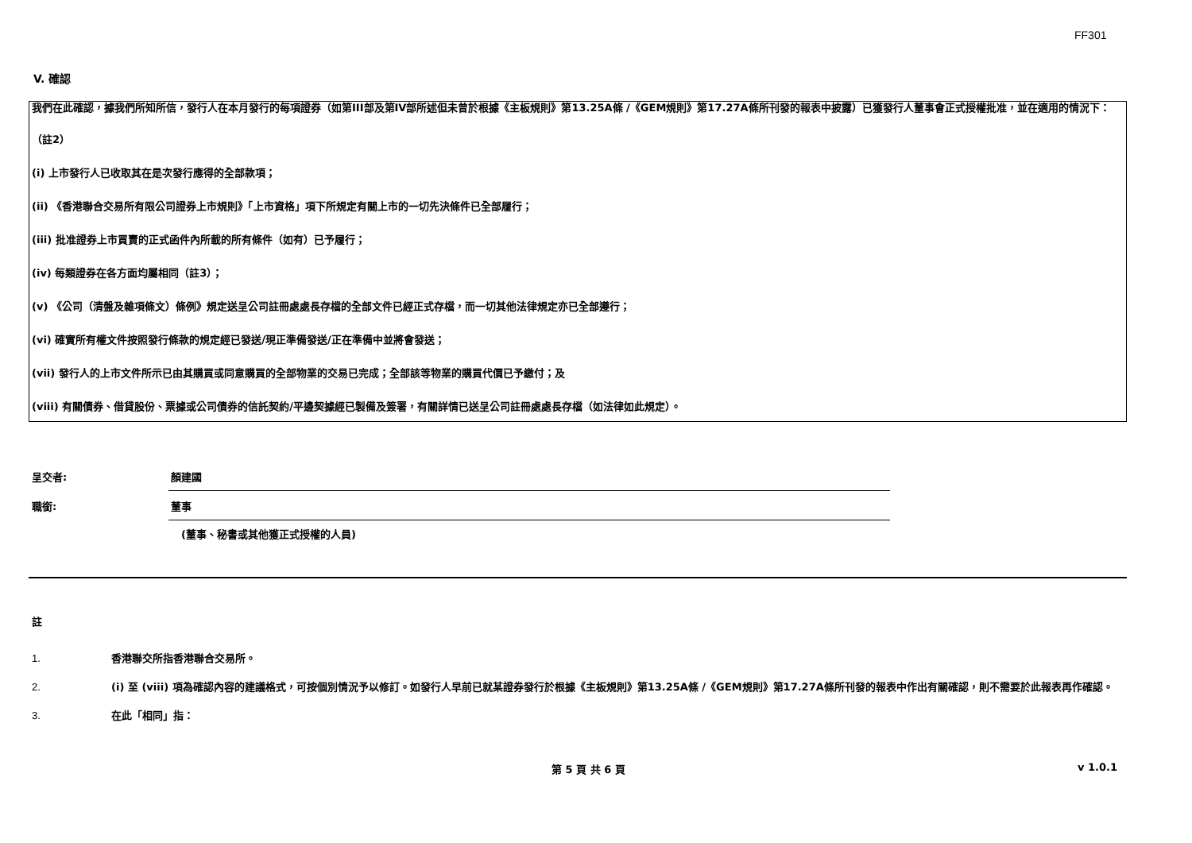FF301
V. 確認
我們在此確認，據我們所知所信，發行人在本月發行的每項證券（如第III部及第IV部所述但未曾於根據《主板規則》第13.25A條 /《GEM規則》第17.27A條所刊發的報表中披露）已獲發行人董事會正式授權批准，並在適用的情況下：
（註2）
(i) 上市發行人已收取其在是次發行應得的全部款項；
(ii) 《香港聯合交易所有限公司證券上市規則》「上市資格」項下所規定有關上市的一切先決條件已全部履行；
(iii) 批准證券上市買賣的正式函件內所載的所有條件（如有）已予履行；
(iv) 每類證券在各方面均屬相同（註3）；
(v) 《公司（清盤及雜項條文）條例》規定送呈公司註冊處處長存檔的全部文件已經正式存檔，而一切其他法律規定亦已全部遵行；
(vi) 確實所有權文件按照發行條款的規定經已發送/現正準備發送/正在準備中並將會發送；
(vii) 發行人的上市文件所示已由其購買或同意購買的全部物業的交易已完成；全部該等物業的購買代價已予繳付；及
(viii) 有關債券、借貸股份、票據或公司債券的信託契約/平邊契據經已製備及簽署，有關詳情已送呈公司註冊處處長存檔（如法律如此規定）。
呈交者:
顏建國
職銜:
董事
(董事、秘書或其他獲正式授權的人員)
註
1. 香港聯交所指香港聯合交易所。
2. (i) 至 (viii) 項為確認內容的建議格式，可按個別情況予以修訂。如發行人早前已就某證券發行於根據《主板規則》第13.25A條 /《GEM規則》第17.27A條所刊發的報表中作出有關確認，則不需要於此報表再作確認。
3. 在此「相同」指：
第 5 頁 共 6 頁 v 1.0.1